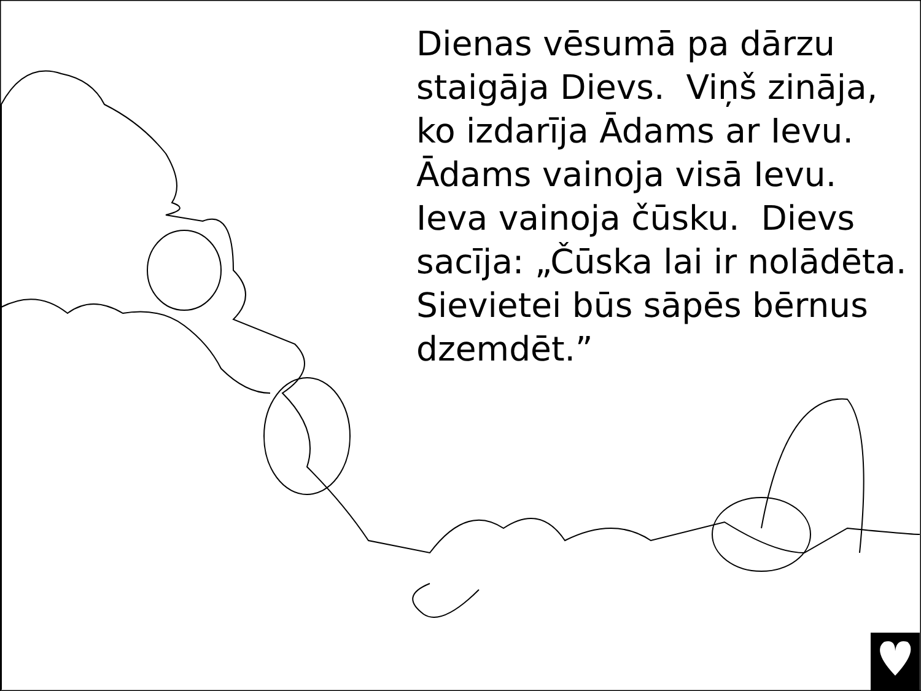Dienas vēsumā pa dārzu staigāja Dievs. Viņš zināja, ko izdarīja Ādams ar Ievu. Ādams vainoja visā Ievu. Ieva vainoja čūsku. Dievs sacīja: „Čūska lai ir nolādēta. Sievietei būs sāpēs bērnus dzemdēt.”